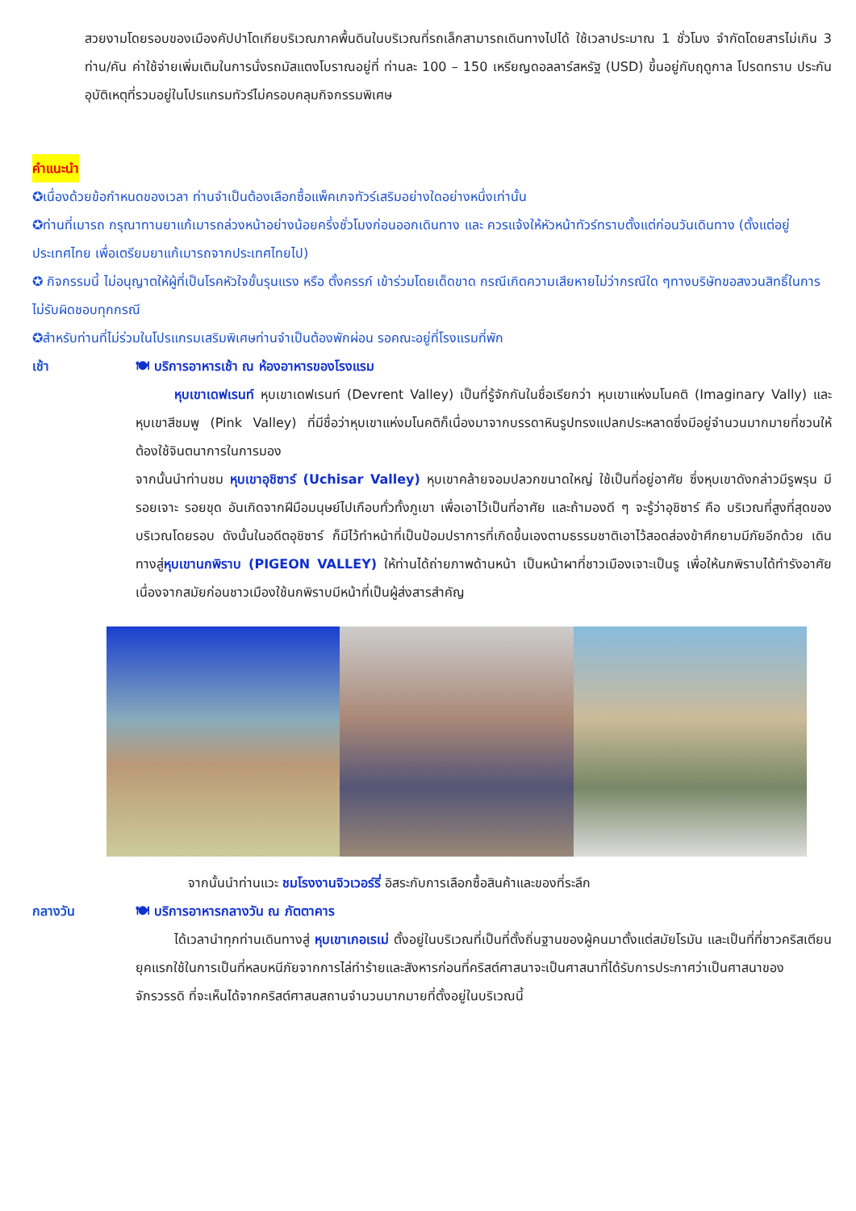สวยงามโดยรอบของเมืองคัปปาโดเกียบริเวณภาคพื้นดินในบริเวณที่รถเล็กสามารถเดินทางไปได้ ใช้เวลาประมาณ 1 ชั่วโมง จำกัดโดยสารไม่เกิน 3 ท่าน/คัน ค่าใช้จ่ายเพิ่มเติมในการนั่งรถมัสแตงโบราณอยู่ที่ ท่านละ 100 – 150 เหรียญดอลลาร์สหรัฐ (USD) ขึ้นอยู่กับฤดูกาล โปรดทราบ ประกันอุบัติเหตุที่รวมอยู่ในโปรแกรมทัวร์ไม่ครอบคลุมกิจกรรมพิเศษ
คำแนะนำ
✪เนื่องด้วยข้อกำหนดของเวลา ท่านจำเป็นต้องเลือกซื้อแพ็คเกจทัวร์เสริมอย่างใดอย่างหนึ่งเท่านั้น
✪ท่านที่เมารถ กรุณาทานยาแก้เมารถล่วงหน้าอย่างน้อยครึ่งชั่วโมงก่อนออกเดินทาง และ ควรแจ้งให้หัวหน้าทัวร์ทราบตั้งแต่ก่อนวันเดินทาง (ตั้งแต่อยู่ประเทศไทย เพื่อเตรียมยาแก้เมารถจากประเทศไทยไป)
✪ กิจกรรมนี้ ไม่อนุญาตให้ผู้ที่เป็นโรคหัวใจขั้นรุนแรง หรือ ตั้งครรภ์ เข้าร่วมโดยเด็ดขาด กรณีเกิดความเสียหายไม่ว่ากรณีใด ๆทางบริษัทขอสงวนสิทธิ์ในการไม่รับผิดชอบทุกกรณี
✪สำหรับท่านที่ไม่ร่วมในโปรแกรมเสริมพิเศษท่านจำเป็นต้องพักผ่อน รอคณะอยู่ที่โรงแรมที่พัก
เช้า 🍽 บริการอาหารเช้า ณ ห้องอาหารของโรงแรม
   หุบเขาเดฟเรนท์ หุบเขาเดฟเรนท์ (Devrent Valley) เป็นที่รู้จักกันในชื่อเรียกว่า หุบเขาแห่งมโนคติ (Imaginary Vally) และ หุบเขาสีชมพู (Pink Valley) ที่มีชื่อว่าหุบเขาแห่งมโนคติก็เนื่องมาจากบรรดาหินรูปทรงแปลกประหลาดซึ่งมีอยู่จำนวนมากมายที่ชวนให้ต้องใช้จินตนาการในการมอง
จากนั้นนำท่านชม หุบเขาอุชิซาร์ (Uchisar Valley) หุบเขาคล้ายจอมปลวกขนาดใหญ่ ใช้เป็นที่อยู่อาศัย ซึ่งหุบเขาดังกล่าวมีรูพรุน มีรอยเจาะ รอยขุด อันเกิดจากฝีมือมนุษย์ไปเกือบทั่วทั้งภูเขา เพื่อเอาไว้เป็นที่อาศัย และถ้ามองดี ๆ จะรู้ว่าอุชิซาร์ คือ บริเวณที่สูงที่สุดของบริเวณโดยรอบ ดังนั้นในอดีตอุชิซาร์ ก็มีไว้ทำหน้าที่เป็นป้อมปราการที่เกิดขึ้นเองตามธรรมชาติเอาไว้สอดส่องข้าศึกยามมีภัยอีกด้วย เดินทางสู่หุบเขานกพิราบ (PIGEON VALLEY) ให้ท่านได้ถ่ายภาพด้านหน้า เป็นหน้าผาที่ชาวเมืองเจาะเป็นรู เพื่อให้นกพิราบได้ทำรังอาศัย เนื่องจากสมัยก่อนชาวเมืองใช้นกพิราบมีหน้าที่เป็นผู้ส่งสารสำคัญ
จากนั้นนำท่านแวะ ชมโรงงานจิวเวอร์รี่ อิสระกับการเลือกซื้อสินค้าและของที่ระลึก
กลางวัน 🍽 บริการอาหารกลางวัน ณ ภัตตาคาร
   ได้เวลานำทุกท่านเดินทางสู่ หุบเขาเกอเรเม่ ตั้งอยู่ในบริเวณที่เป็นที่ตั้งถิ่นฐานของผู้คนมาตั้งแต่สมัยโรมัน และเป็นที่ที่ชาวคริสเตียนยุคแรกใช้ในการเป็นที่หลบหนีภัยจากการไล่ทำร้ายและสังหารก่อนที่คริสต์ศาสนาจะเป็นศาสนาที่ได้รับการประกาศว่าเป็นศาสนาของจักรวรรดิ ที่จะเห็นได้จากคริสต์ศาสนสถานจำนวนมากมายที่ตั้งอยู่ในบริเวณนี้